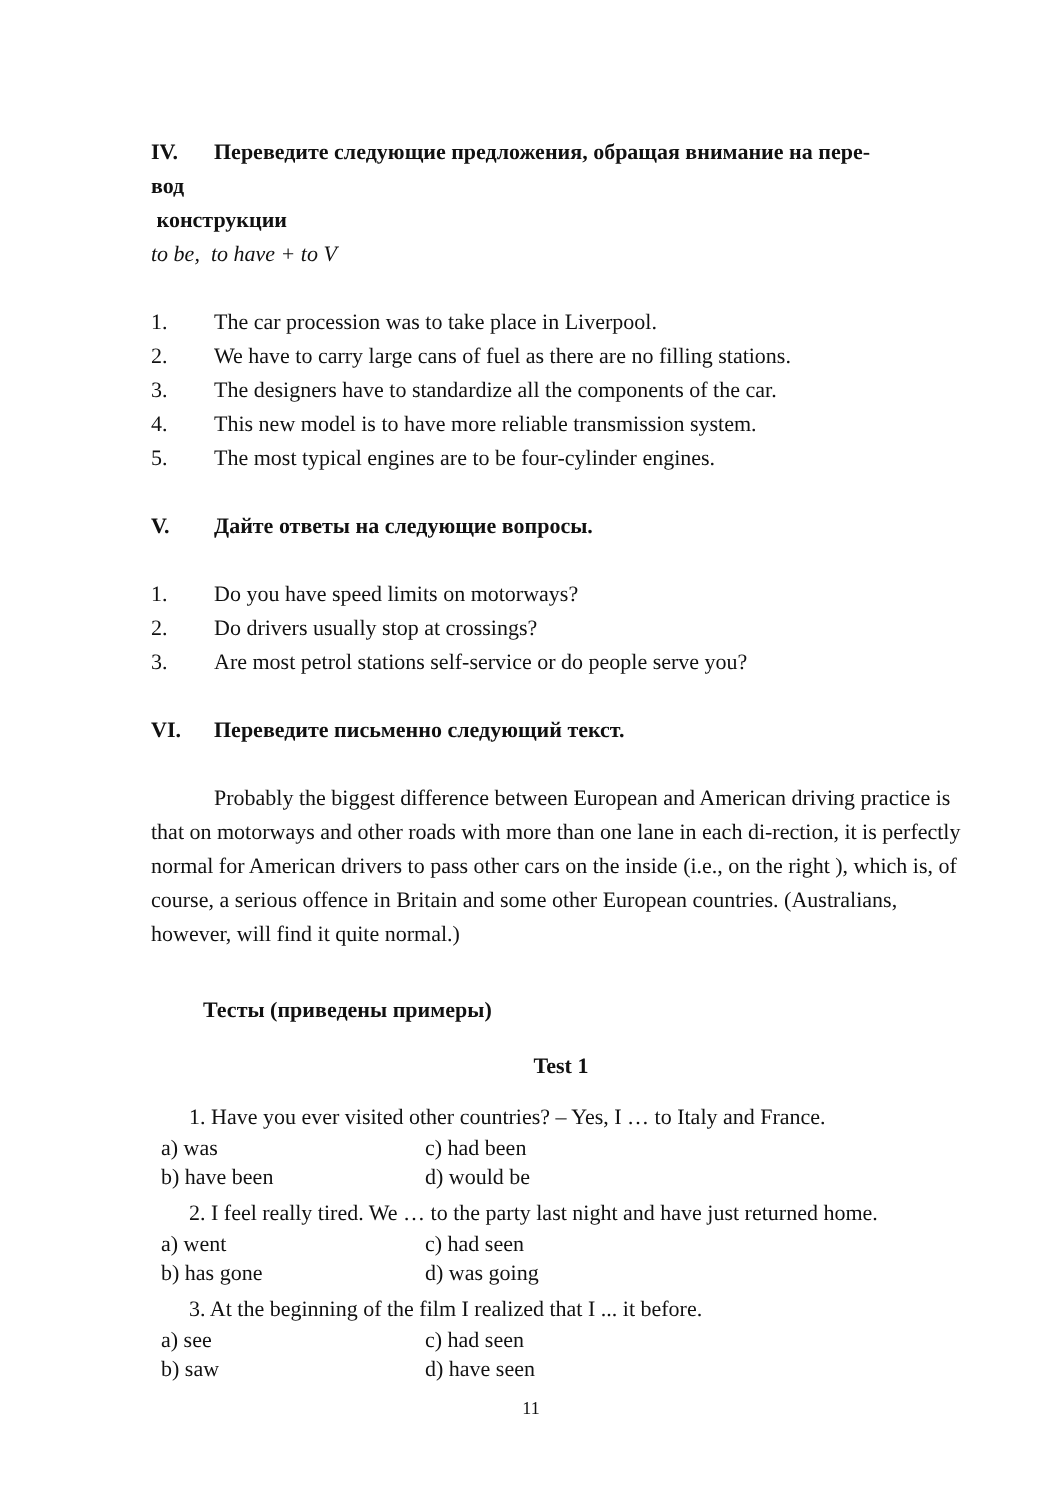IV. Переведите следующие предложения, обращая внимание на пере-
вод
конструкции
to be, to have + to V
1. The car procession was to take place in Liverpool.
2. We have to carry large cans of fuel as there are no filling stations.
3. The designers have to standardize all the components of the car.
4. This new model is to have more reliable transmission system.
5. The most typical engines are to be four-cylinder engines.
V. Дайте ответы на следующие вопросы.
1. Do you have speed limits on motorways?
2. Do drivers usually stop at crossings?
3. Are most petrol stations self-service or do people serve you?
VI. Переведите письменно следующий текст.
Probably the biggest difference between European and American driving practice is that on motorways and other roads with more than one lane in each di-rection, it is perfectly normal for American drivers to pass other cars on the inside (i.e., on the right ), which is, of course, a serious offence in Britain and some other European countries. (Australians, however, will find it quite normal.)
Тесты (приведены примеры)
Test 1
1. Have you ever visited other countries? – Yes, I … to Italy and France.
a) was c) had been
b) have been d) would be
2. I feel really tired. We … to the party last night and have just returned home.
a) went c) had seen
b) has gone d) was going
3. At the beginning of the film I realized that I ... it before.
a) see c) had seen
b) saw d) have seen
11